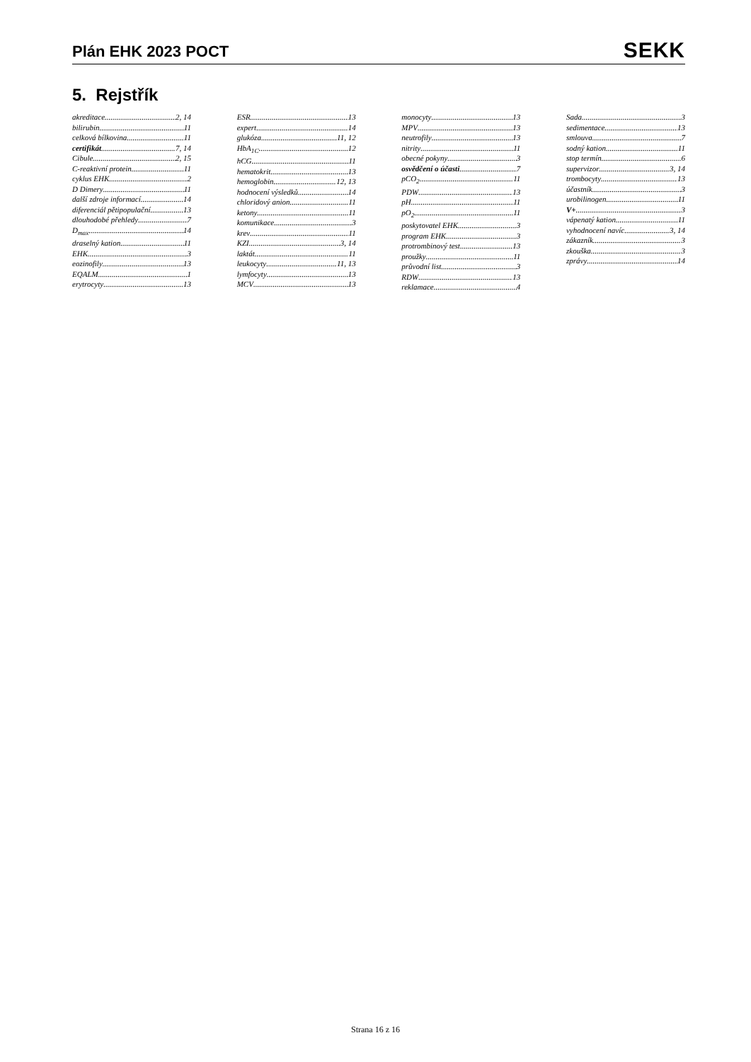Plán EHK 2023 POCT
SEKK
5. Rejstřík
akreditace 2, 14
bilirubin 11
celková bílkovina 11
certifikát 7, 14
Cibule 2, 15
C-reaktivní protein 11
cyklus EHK 2
D Dimery 11
další zdroje informací 14
diferenciál pětipopulační 13
dlouhodobé přehledy 7
D<sub>max</sub> 14
draselný kation 11
EHK 3
eozinofily 13
EQALM 1
erytrocyty 13
ESR 13
expert 14
glukóza 11, 12
HbA<sub>1C</sub> 12
hCG 11
hematokrit 13
hemoglobin 12, 13
hodnocení výsledků 14
chloridový anion 11
ketony 11
komunikace 3
krev 11
KZI 3, 14
laktát 11
leukocyty 11, 13
lymfocyty 13
MCV 13
monocyty 13
MPV 13
neutrofily 13
nitrity 11
obecné pokyny 3
osvědčení o účasti 7
pCO<sub>2</sub> 11
PDW 13
pH 11
pO<sub>2</sub> 11
poskytovatel EHK 3
program EHK 3
protrombinový test 13
proužky 11
průvodní list 3
RDW 13
reklamace 4
Sada 3
sedimentace 13
smlouva 7
sodný kation 11
stop termín 6
supervizor 3, 14
trombocyty 13
účastník 3
urobilinogen 11
V+ 3
vápenatý kation 11
vyhodnocení navíc 3, 14
zákazník 3
zkouška 3
zprávy 14
Strana 16 z 16